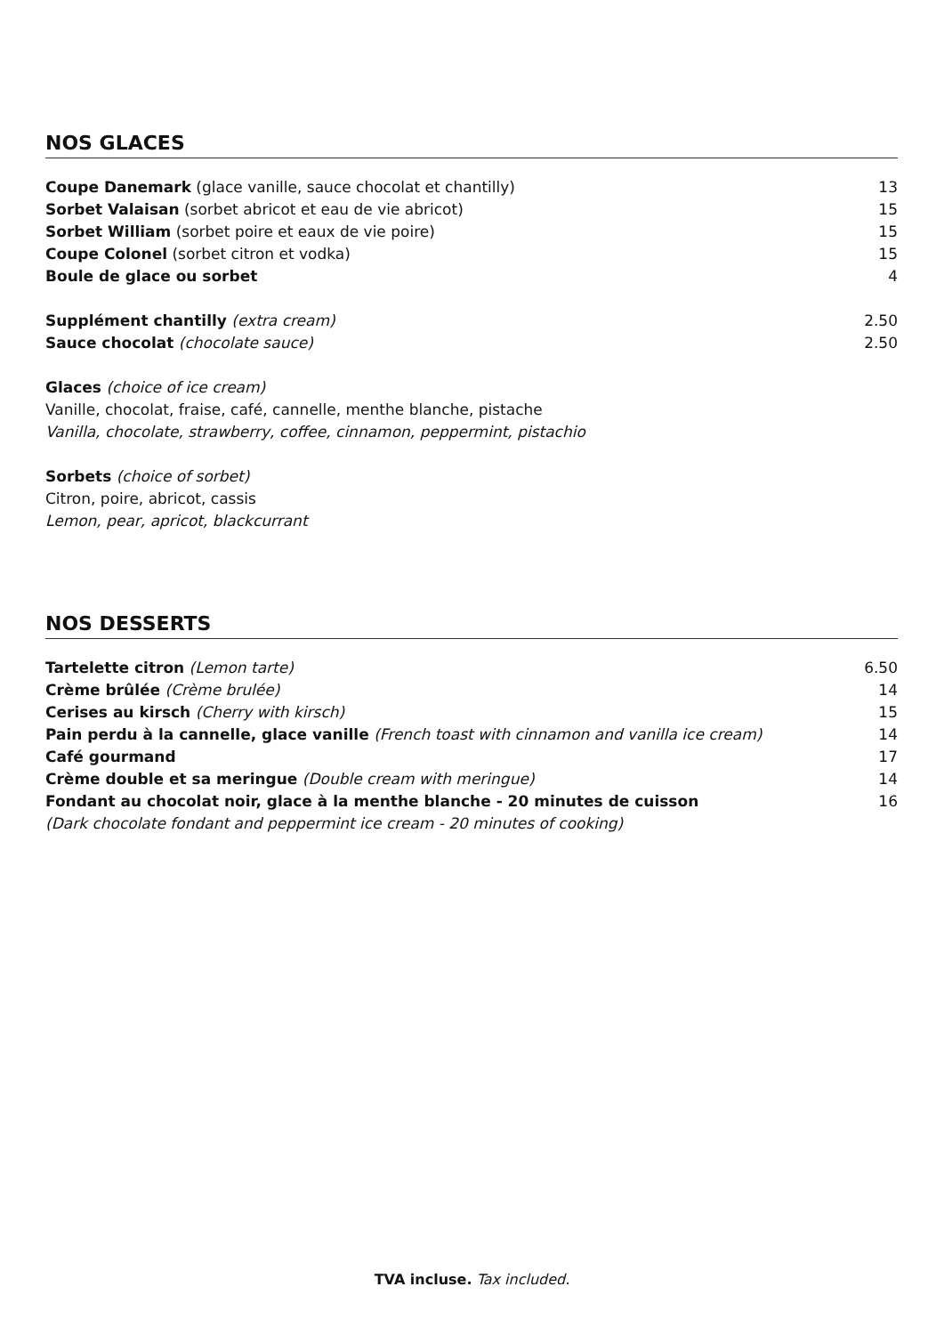NOS GLACES
| Coupe Danemark (glace vanille, sauce chocolat et chantilly) | 13 |
| Sorbet Valaisan (sorbet abricot et eau de vie abricot) | 15 |
| Sorbet William (sorbet poire et eaux de vie poire) | 15 |
| Coupe Colonel (sorbet citron et vodka) | 15 |
| Boule de glace ou sorbet | 4 |
| Supplément chantilly (extra cream) | 2.50 |
| Sauce chocolat (chocolate sauce) | 2.50 |
Glaces (choice of ice cream)
Vanille, chocolat, fraise, café, cannelle, menthe blanche, pistache
Vanilla, chocolate, strawberry, coffee, cinnamon, peppermint, pistachio
Sorbets (choice of sorbet)
Citron, poire, abricot, cassis
Lemon, pear, apricot, blackcurrant
NOS DESSERTS
| Tartelette citron (Lemon tarte) | 6.50 |
| Crème brûlée (Crème brulée) | 14 |
| Cerises au kirsch (Cherry with kirsch) | 15 |
| Pain perdu à la cannelle, glace vanille (French toast with cinnamon and vanilla ice cream) | 14 |
| Café gourmand | 17 |
| Crème double et sa meringue (Double cream with meringue) | 14 |
| Fondant au chocolat noir, glace à la menthe blanche - 20 minutes de cuisson (Dark chocolate fondant and peppermint ice cream - 20 minutes of cooking) | 16 |
TVA incluse. Tax included.